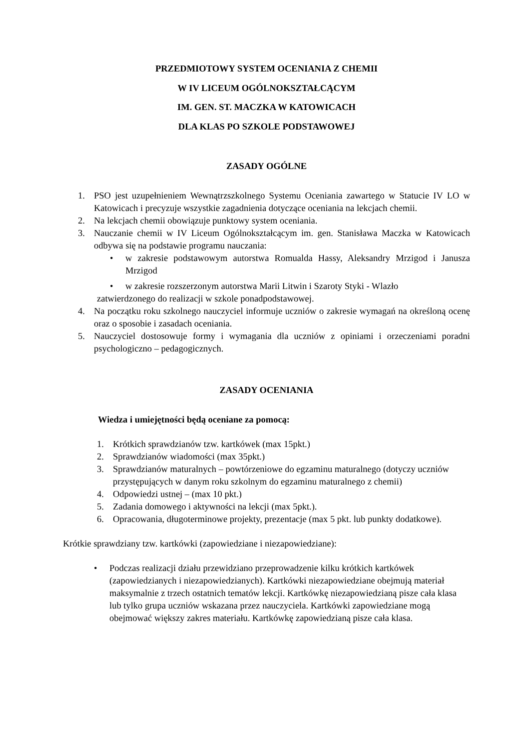PRZEDMIOTOWY SYSTEM OCENIANIA Z CHEMII
W IV LICEUM OGÓLNOKSZTAŁCĄCYM
IM. GEN. ST. MACZKA W KATOWICACH
DLA KLAS PO SZKOLE PODSTAWOWEJ
ZASADY OGÓLNE
1. PSO jest uzupełnieniem Wewnątrzszkolnego Systemu Oceniania zawartego w Statucie IV LO w Katowicach i precyzuje wszystkie zagadnienia dotyczące oceniania na lekcjach chemii.
2. Na lekcjach chemii obowiązuje punktowy system oceniania.
3. Nauczanie chemii w IV Liceum Ogólnokształcącym im. gen. Stanisława Maczka w Katowicach odbywa się na podstawie programu nauczania:
• w zakresie podstawowym autorstwa Romualda Hassy, Aleksandry Mrzigod i Janusza Mrzigod
• w zakresie rozszerzonym autorstwa Marii Litwin i Szaroty Styki - Wlazło
zatwierdzonego do realizacji w szkole ponadpodstawowej.
4. Na początku roku szkolnego nauczyciel informuje uczniów o zakresie wymagań na określoną ocenę oraz o sposobie i zasadach oceniania.
5. Nauczyciel dostosowuje formy i wymagania dla uczniów z opiniami i orzeczeniami poradni psychologiczno – pedagogicznych.
ZASADY OCENIANIA
Wiedza i umiejętności będą oceniane za pomocą:
1. Krótkich sprawdzianów tzw. kartkówek (max 15pkt.)
2. Sprawdzianów wiadomości (max 35pkt.)
3. Sprawdzianów maturalnych – powtórzeniowe do egzaminu maturalnego (dotyczy uczniów przystępujących w danym roku szkolnym do egzaminu maturalnego z chemii)
4. Odpowiedzi ustnej – (max 10 pkt.)
5. Zadania domowego i aktywności na lekcji (max 5pkt.).
6. Opracowania, długoterminowe projekty, prezentacje (max 5 pkt. lub punkty dodatkowe).
Krótkie sprawdziany tzw. kartkówki (zapowiedziane i niezapowiedziane):
• Podczas realizacji działu przewidziano przeprowadzenie kilku krótkich kartkówek (zapowiedzianych i niezapowiedzianych). Kartkówki niezapowiedziane obejmują materiał maksymalnie z trzech ostatnich tematów lekcji. Kartkówkę niezapowiedzianą pisze cała klasa lub tylko grupa uczniów wskazana przez nauczyciela. Kartkówki zapowiedziane mogą obejmować większy zakres materiału. Kartkówkę zapowiedzianą pisze cała klasa.